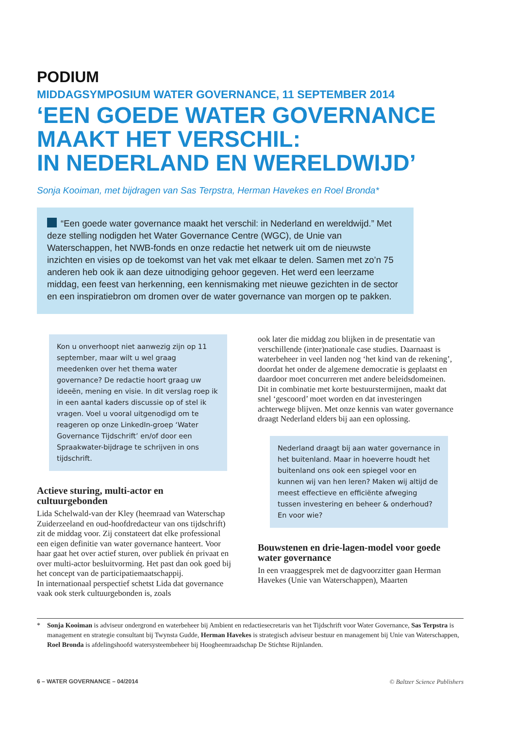PODIUM
MIDDAGSYMPOSIUM WATER GOVERNANCE, 11 SEPTEMBER 2014
‘EEN GOEDE WATER GOVERNANCE
MAAKT HET VERSCHIL:
IN NEDERLAND EN WERELDWIJD’
Sonja Kooiman, met bijdragen van Sas Terpstra, Herman Havekes en Roel Bronda*
“Een goede water governance maakt het verschil: in Nederland en wereldwijd.” Met deze stelling nodigden het Water Governance Centre (WGC), de Unie van Waterschappen, het NWB-fonds en onze redactie het netwerk uit om de nieuwste inzichten en visies op de toekomst van het vak met elkaar te delen. Samen met zo’n 75 anderen heb ook ik aan deze uitnodiging gehoor gegeven. Het werd een leerzame middag, een feest van herkenning, een kennismaking met nieuwe gezichten in de sector en een inspiratiebron om dromen over de water governance van morgen op te pakken.
Kon u onverhoopt niet aanwezig zijn op 11 september, maar wilt u wel graag meedenken over het thema water governance? De redactie hoort graag uw ideeën, mening en visie. In dit verslag roep ik in een aantal kaders discussie op of stel ik vragen. Voel u vooral uitgenodigd om te reageren op onze LinkedIn-groep ‘Water Governance Tijdschrift’ en/of door een Spraakwater-bijdrage te schrijven in ons tijdschrift.
Actieve sturing, multi-actor en cultuurgebonden
Lida Schelwald-van der Kley (heemraad van Waterschap Zuiderzeeland en oud-hoofdredacteur van ons tijdschrift) zit de middag voor. Zij constateert dat elke professional een eigen definitie van water governance hanteert. Voor haar gaat het over actief sturen, over publiek én privaat en over multi-actor besluitvorming. Het past dan ook goed bij het concept van de participatiemaatschappij.
In internationaal perspectief schetst Lida dat governance vaak ook sterk cultuurgebonden is, zoals
ook later die middag zou blijken in de presentatie van verschillende (inter)nationale case studies. Daarnaast is waterbeheer in veel landen nog ‘het kind van de rekening’, doordat het onder de algemene democratie is geplaatst en daardoor moet concurreren met andere beleidsdomeinen. Dit in combinatie met korte bestuurstermijnen, maakt dat snel ‘gescoord’ moet worden en dat investeringen achterwege blijven. Met onze kennis van water governance draagt Nederland elders bij aan een oplossing.
Nederland draagt bij aan water governance in het buitenland. Maar in hoeverre houdt het buitenland ons ook een spiegel voor en kunnen wij van hen leren? Maken wij altijd de meest effectieve en efficiënte afweging tussen investering en beheer & onderhoud? En voor wie?
Bouwstenen en drie-lagen-model voor goede water governance
In een vraaggesprek met de dagvoorzitter gaan Herman Havekes (Unie van Waterschappen), Maarten
* Sonja Kooiman is adviseur ondergrond en waterbeheer bij Ambient en redactiesecretaris van het Tijdschrift voor Water Governance, Sas Terpstra is management en strategie consultant bij Twynsta Gudde, Herman Havekes is strategisch adviseur bestuur en management bij Unie van Waterschappen, Roel Bronda is afdelingshoofd watersysteembeheer bij Hoogheemraadschap De Stichtse Rijnlanden.
6 – WATER GOVERNANCE – 04/2014 © Baltzer Science Publishers